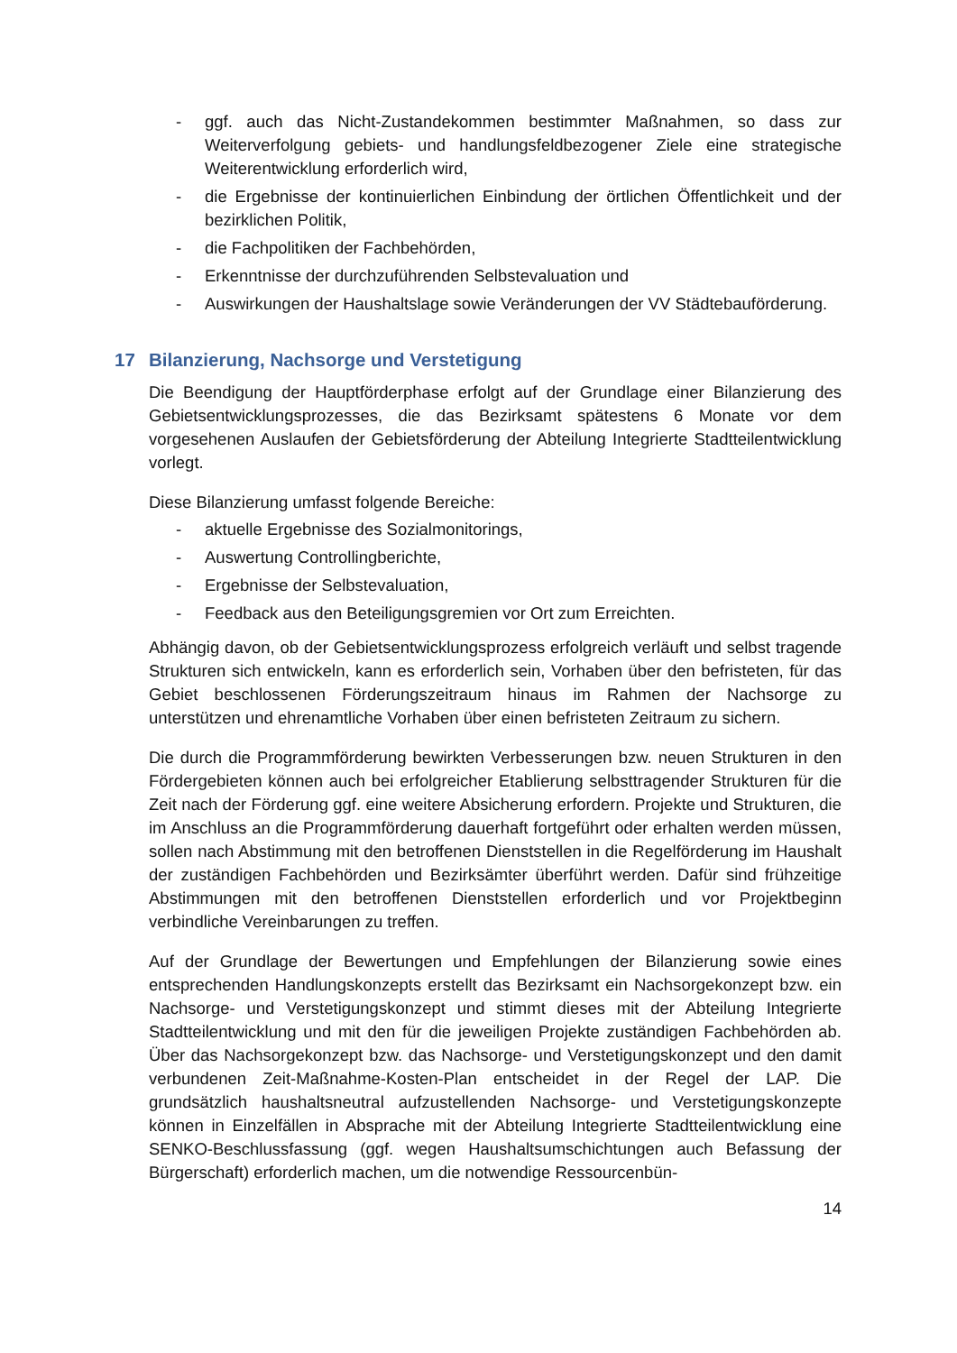- ggf. auch das Nicht-Zustandekommen bestimmter Maßnahmen, so dass zur Weiterverfolgung gebiets- und handlungsfeldbezogener Ziele eine strategische Weiterentwicklung erforderlich wird,
- die Ergebnisse der kontinuierlichen Einbindung der örtlichen Öffentlichkeit und der bezirklichen Politik,
- die Fachpolitiken der Fachbehörden,
- Erkenntnisse der durchzuführenden Selbstevaluation und
- Auswirkungen der Haushaltslage sowie Veränderungen der VV Städtebauförderung.
17 Bilanzierung, Nachsorge und Verstetigung
Die Beendigung der Hauptförderphase erfolgt auf der Grundlage einer Bilanzierung des Gebietsentwicklungsprozesses, die das Bezirksamt spätestens 6 Monate vor dem vorgesehenen Auslaufen der Gebietsförderung der Abteilung Integrierte Stadtteilentwicklung vorlegt.
Diese Bilanzierung umfasst folgende Bereiche:
- aktuelle Ergebnisse des Sozialmonitorings,
- Auswertung Controllingberichte,
- Ergebnisse der Selbstevaluation,
- Feedback aus den Beteiligungsgremien vor Ort zum Erreichten.
Abhängig davon, ob der Gebietsentwicklungsprozess erfolgreich verläuft und selbst tragende Strukturen sich entwickeln, kann es erforderlich sein, Vorhaben über den befristeten, für das Gebiet beschlossenen Förderungszeitraum hinaus im Rahmen der Nachsorge zu unterstützen und ehrenamtliche Vorhaben über einen befristeten Zeitraum zu sichern.
Die durch die Programmförderung bewirkten Verbesserungen bzw. neuen Strukturen in den Fördergebieten können auch bei erfolgreicher Etablierung selbsttragender Strukturen für die Zeit nach der Förderung ggf. eine weitere Absicherung erfordern. Projekte und Strukturen, die im Anschluss an die Programmförderung dauerhaft fortgeführt oder erhalten werden müssen, sollen nach Abstimmung mit den betroffenen Dienststellen in die Regelförderung im Haushalt der zuständigen Fachbehörden und Bezirksämter überführt werden. Dafür sind frühzeitige Abstimmungen mit den betroffenen Dienststellen erforderlich und vor Projektbeginn verbindliche Vereinbarungen zu treffen.
Auf der Grundlage der Bewertungen und Empfehlungen der Bilanzierung sowie eines entsprechenden Handlungskonzepts erstellt das Bezirksamt ein Nachsorgekonzept bzw. ein Nachsorge- und Verstetigungskonzept und stimmt dieses mit der Abteilung Integrierte Stadtteilentwicklung und mit den für die jeweiligen Projekte zuständigen Fachbehörden ab. Über das Nachsorgekonzept bzw. das Nachsorge- und Verstetigungskonzept und den damit verbundenen Zeit-Maßnahme-Kosten-Plan entscheidet in der Regel der LAP. Die grundsätzlich haushaltsneutral aufzustellenden Nachsorge- und Verstetigungskonzepte können in Einzelfällen in Absprache mit der Abteilung Integrierte Stadtteilentwicklung eine SENKO-Beschlussfassung (ggf. wegen Haushaltsumschichtungen auch Befassung der Bürgerschaft) erforderlich machen, um die notwendige Ressourcenbün-
14